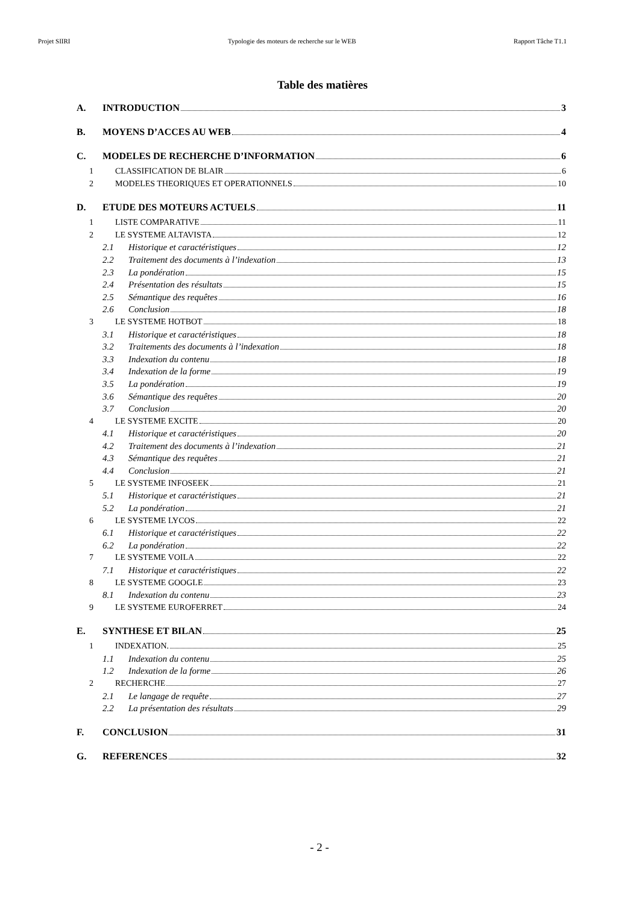Projet SIIRI Typologie des moteurs de recherche sur le WEB Rapport Tâche T1.1
Table des matières
A. INTRODUCTION 3
B. MOYENS D’ACCES AU WEB 4
C. MODELES DE RECHERCHE D’INFORMATION 6
1 CLASSIFICATION DE BLAIR 6
2 MODELES THEORIQUES ET OPERATIONNELS 10
D. ETUDE DES MOTEURS ACTUELS 11
1 LISTE COMPARATIVE 11
2 LE SYSTEME ALTAVISTA 12
2.1 Historique et caractéristiques 12
2.2 Traitement des documents à l’indexation 13
2.3 La pondération 15
2.4 Présentation des résultats 15
2.5 Sémantique des requêtes 16
2.6 Conclusion 18
3 LE SYSTEME HOTBOT 18
3.1 Historique et caractéristiques 18
3.2 Traitements des documents à l’indexation 18
3.3 Indexation du contenu 18
3.4 Indexation de la forme 19
3.5 La pondération 19
3.6 Sémantique des requêtes 20
3.7 Conclusion 20
4 LE SYSTEME EXCITE 20
4.1 Historique et caractéristiques 20
4.2 Traitement des documents à l’indexation 21
4.3 Sémantique des requêtes 21
4.4 Conclusion 21
5 LE SYSTEME INFOSEEK 21
5.1 Historique et caractéristiques 21
5.2 La pondération 21
6 LE SYSTEME LYCOS 22
6.1 Historique et caractéristiques 22
6.2 La pondération 22
7 LE SYSTEME VOILA 22
7.1 Historique et caractéristiques 22
8 LE SYSTEME GOOGLE 23
8.1 Indexation du contenu 23
9 LE SYSTEME EUROFERRET 24
E. SYNTHESE ET BILAN 25
1 INDEXATION. 25
1.1 Indexation du contenu 25
1.2 Indexation de la forme 26
2 RECHERCHE 27
2.1 Le langage de requête 27
2.2 La présentation des résultats 29
F. CONCLUSION 31
G. REFERENCES 32
- 2 -